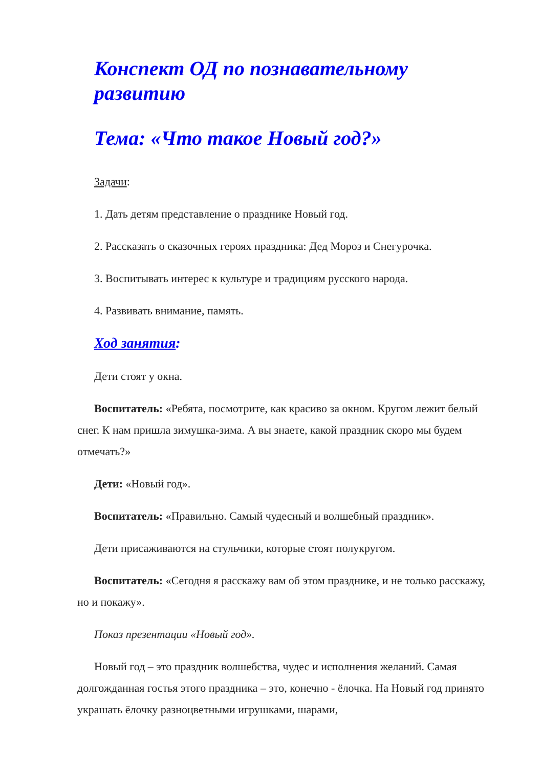Конспект ОД по познавательному развитию
Тема: «Что такое Новый год?»
Задачи:
1. Дать детям представление о празднике Новый год.
2. Рассказать о сказочных героях праздника: Дед Мороз и Снегурочка.
3. Воспитывать интерес к культуре и традициям русского народа.
4. Развивать внимание, память.
Ход занятия:
Дети стоят у окна.
Воспитатель: «Ребята, посмотрите, как красиво за окном. Кругом лежит белый снег. К нам пришла зимушка-зима. А вы знаете, какой праздник скоро мы будем отмечать?»
Дети: «Новый год».
Воспитатель: «Правильно. Самый чудесный и волшебный праздник».
Дети присаживаются на стульчики, которые стоят полукругом.
Воспитатель: «Сегодня я расскажу вам об этом празднике, и не только расскажу, но и покажу».
Показ презентации «Новый год».
Новый год – это праздник волшебства, чудес и исполнения желаний. Самая долгожданная гостья этого праздника – это, конечно - ёлочка. На Новый год принято украшать ёлочку разноцветными игрушками, шарами,